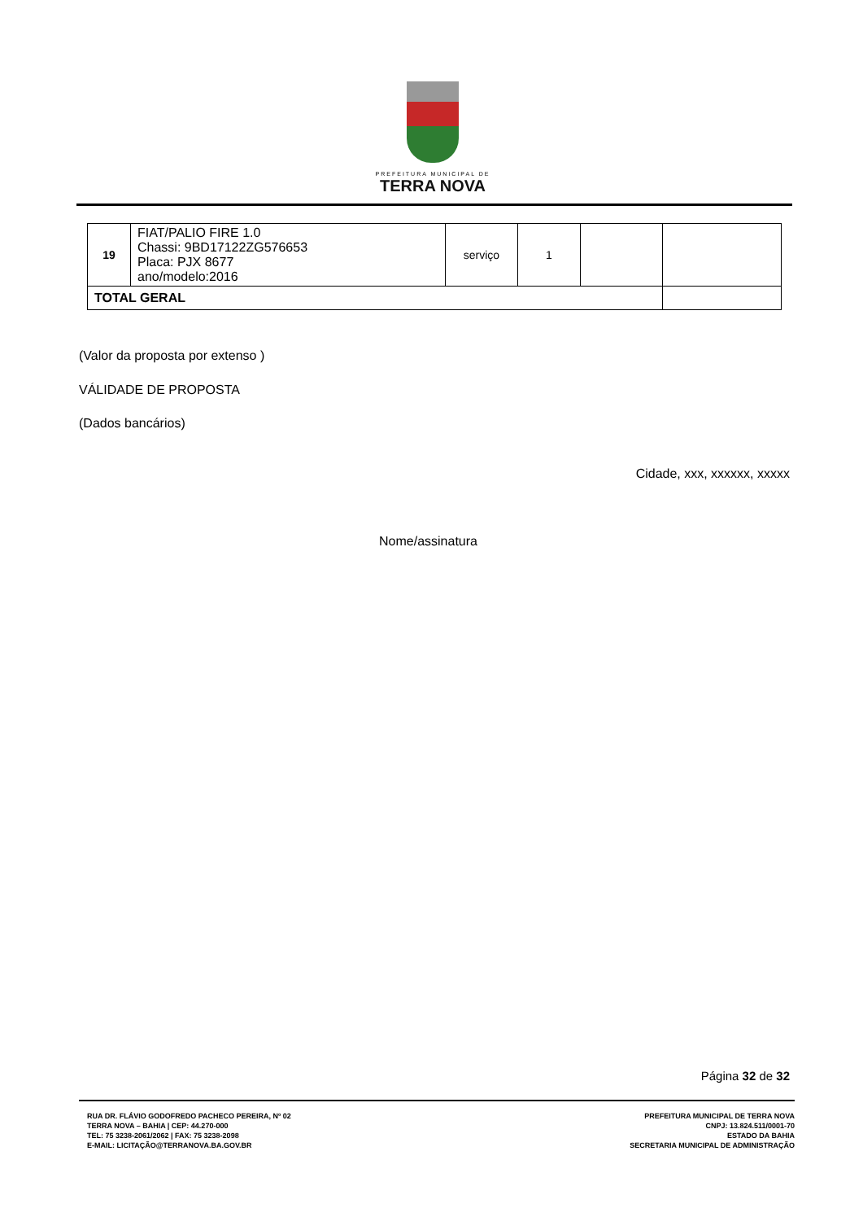PREFEITURA MUNICIPAL DE
TERRA NOVA
| 19 | FIAT/PALIO FIRE 1.0 Chassi: 9BD17122ZG576653 Placa: PJX 8677 ano/modelo:2016 | serviço | 1 | | |
| TOTAL GERAL | | | | | |
(Valor da proposta por extenso )
VÁLIDADE DE PROPOSTA
(Dados bancários)
Cidade, xxx, xxxxxx, xxxxx
Nome/assinatura
Página 32 de 32
RUA DR. FLÁVIO GODOFREDO PACHECO PEREIRA, Nº 02
TERRA NOVA – BAHIA | CEP: 44.270-000
TEL: 75 3238-2061/2062 | FAX: 75 3238-2098
E-MAIL: LICITAÇÃO@TERRANOVA.BA.GOV.BR
PREFEITURA MUNICIPAL DE TERRA NOVA
CNPJ: 13.824.511/0001-70
ESTADO DA BAHIA
SECRETARIA MUNICIPAL DE ADMINISTRAÇÃO